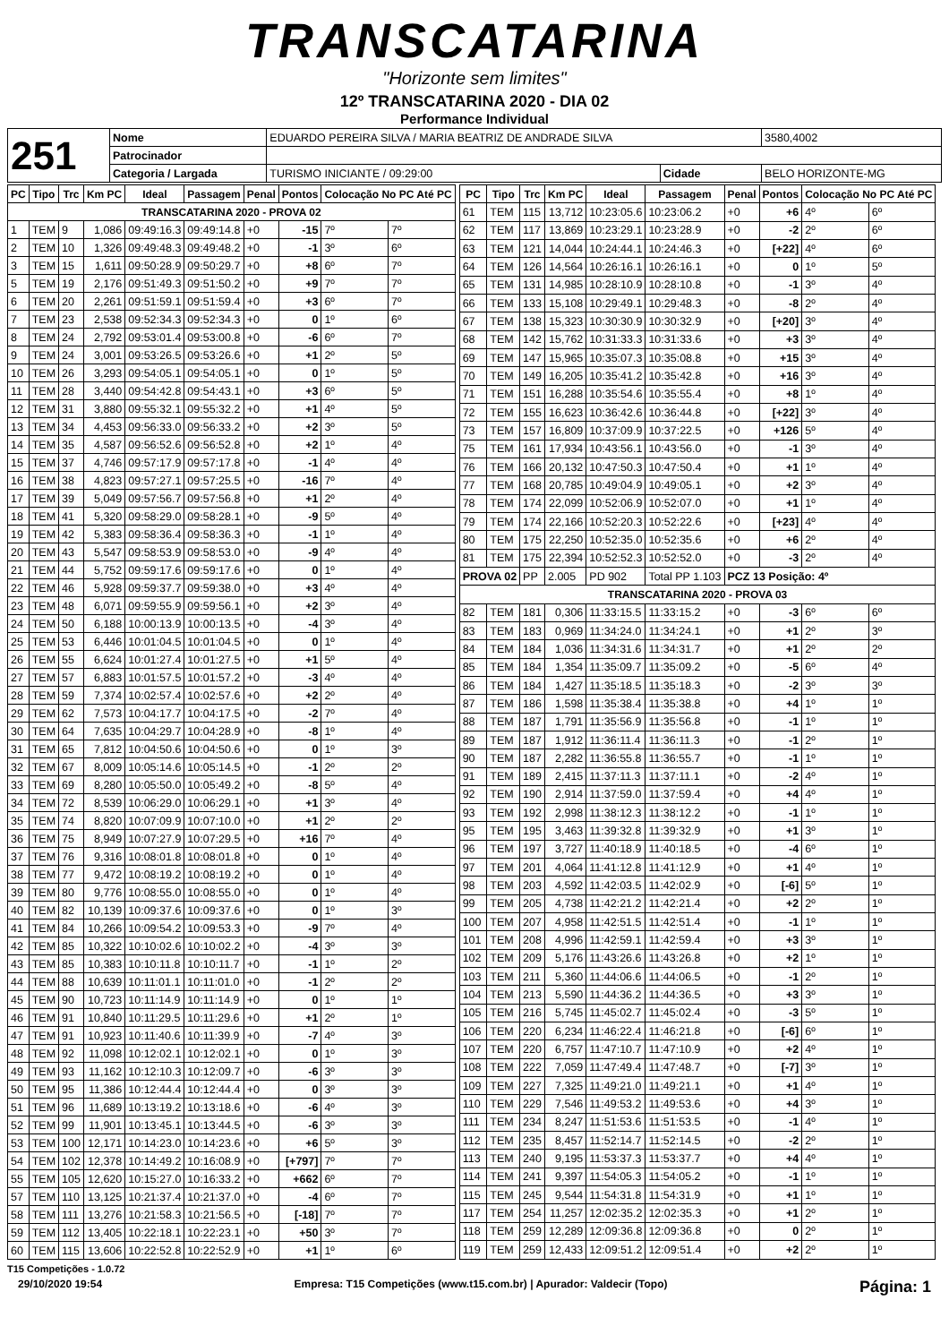TRANSCATARINA
"Horizonte sem limites"
12º TRANSCATARINA 2020 - DIA 02
Performance Individual
| 251 | Nome | EDUARDO PEREIRA SILVA / MARIA BEATRIZ DE ANDRADE SILVA | | | 3580,4002 |
| | Patrocinador | | | | |
| | Categoria / Largada | TURISMO INICIANTE / 09:29:00 | Cidade | BELO HORIZONTE-MG | |
| PC | Tipo | Trc | Km PC | Ideal | Passagem | Penal | Pontos | Colocação No PC Até PC | |
| --- | --- | --- | --- | --- | --- | --- | --- | --- | --- |
| TRANSCATARINA 2020 - PROVA 02 | | | | | | | | | |
| 1 | TEM | 9 | 1,086 | 09:49:16.3 | 09:49:14.8 | +0 | -15 | 7º | 7º |
| 2 | TEM | 10 | 1,326 | 09:49:48.3 | 09:49:48.2 | +0 | -1 | 3º | 6º |
| 3 | TEM | 15 | 1,611 | 09:50:28.9 | 09:50:29.7 | +0 | +8 | 6º | 7º |
| 5 | TEM | 19 | 2,176 | 09:51:49.3 | 09:51:50.2 | +0 | +9 | 7º | 7º |
| 6 | TEM | 20 | 2,261 | 09:51:59.1 | 09:51:59.4 | +0 | +3 | 6º | 7º |
| 7 | TEM | 23 | 2,538 | 09:52:34.3 | 09:52:34.3 | +0 | 0 | 1º | 6º |
| 8 | TEM | 24 | 2,792 | 09:53:01.4 | 09:53:00.8 | +0 | -6 | 6º | 7º |
| 9 | TEM | 24 | 3,001 | 09:53:26.5 | 09:53:26.6 | +0 | +1 | 2º | 5º |
| 10 | TEM | 26 | 3,293 | 09:54:05.1 | 09:54:05.1 | +0 | 0 | 1º | 5º |
| 11 | TEM | 28 | 3,440 | 09:54:42.8 | 09:54:43.1 | +0 | +3 | 6º | 5º |
| 12 | TEM | 31 | 3,880 | 09:55:32.1 | 09:55:32.2 | +0 | +1 | 4º | 5º |
| 13 | TEM | 34 | 4,453 | 09:56:33.0 | 09:56:33.2 | +0 | +2 | 3º | 5º |
| 14 | TEM | 35 | 4,587 | 09:56:52.6 | 09:56:52.8 | +0 | +2 | 1º | 4º |
| 15 | TEM | 37 | 4,746 | 09:57:17.9 | 09:57:17.8 | +0 | -1 | 4º | 4º |
| 16 | TEM | 38 | 4,823 | 09:57:27.1 | 09:57:25.5 | +0 | -16 | 7º | 4º |
| 17 | TEM | 39 | 5,049 | 09:57:56.7 | 09:57:56.8 | +0 | +1 | 2º | 4º |
| 18 | TEM | 41 | 5,320 | 09:58:29.0 | 09:58:28.1 | +0 | -9 | 5º | 4º |
| 19 | TEM | 42 | 5,383 | 09:58:36.4 | 09:58:36.3 | +0 | -1 | 1º | 4º |
| 20 | TEM | 43 | 5,547 | 09:58:53.9 | 09:58:53.0 | +0 | -9 | 4º | 4º |
| 21 | TEM | 44 | 5,752 | 09:59:17.6 | 09:59:17.6 | +0 | 0 | 1º | 4º |
| 22 | TEM | 46 | 5,928 | 09:59:37.7 | 09:59:38.0 | +0 | +3 | 4º | 4º |
| 23 | TEM | 48 | 6,071 | 09:59:55.9 | 09:59:56.1 | +0 | +2 | 3º | 4º |
| 24 | TEM | 50 | 6,188 | 10:00:13.9 | 10:00:13.5 | +0 | -4 | 3º | 4º |
| 25 | TEM | 53 | 6,446 | 10:01:04.5 | 10:01:04.5 | +0 | 0 | 1º | 4º |
| 26 | TEM | 55 | 6,624 | 10:01:27.4 | 10:01:27.5 | +0 | +1 | 5º | 4º |
| 27 | TEM | 57 | 6,883 | 10:01:57.5 | 10:01:57.2 | +0 | -3 | 4º | 4º |
| 28 | TEM | 59 | 7,374 | 10:02:57.4 | 10:02:57.6 | +0 | +2 | 2º | 4º |
| 29 | TEM | 62 | 7,573 | 10:04:17.7 | 10:04:17.5 | +0 | -2 | 7º | 4º |
| 30 | TEM | 64 | 7,635 | 10:04:29.7 | 10:04:28.9 | +0 | -8 | 1º | 4º |
| 31 | TEM | 65 | 7,812 | 10:04:50.6 | 10:04:50.6 | +0 | 0 | 1º | 3º |
| 32 | TEM | 67 | 8,009 | 10:05:14.6 | 10:05:14.5 | +0 | -1 | 2º | 2º |
| 33 | TEM | 69 | 8,280 | 10:05:50.0 | 10:05:49.2 | +0 | -8 | 5º | 4º |
| 34 | TEM | 72 | 8,539 | 10:06:29.0 | 10:06:29.1 | +0 | +1 | 3º | 4º |
| 35 | TEM | 74 | 8,820 | 10:07:09.9 | 10:07:10.0 | +0 | +1 | 2º | 2º |
| 36 | TEM | 75 | 8,949 | 10:07:27.9 | 10:07:29.5 | +0 | +16 | 7º | 4º |
| 37 | TEM | 76 | 9,316 | 10:08:01.8 | 10:08:01.8 | +0 | 0 | 1º | 4º |
| 38 | TEM | 77 | 9,472 | 10:08:19.2 | 10:08:19.2 | +0 | 0 | 1º | 4º |
| 39 | TEM | 80 | 9,776 | 10:08:55.0 | 10:08:55.0 | +0 | 0 | 1º | 4º |
| 40 | TEM | 82 | 10,139 | 10:09:37.6 | 10:09:37.6 | +0 | 0 | 1º | 3º |
| 41 | TEM | 84 | 10,266 | 10:09:54.2 | 10:09:53.3 | +0 | -9 | 7º | 4º |
| 42 | TEM | 85 | 10,322 | 10:10:02.6 | 10:10:02.2 | +0 | -4 | 3º | 3º |
| 43 | TEM | 85 | 10,383 | 10:10:11.8 | 10:10:11.7 | +0 | -1 | 1º | 2º |
| 44 | TEM | 88 | 10,639 | 10:11:01.1 | 10:11:01.0 | +0 | -1 | 2º | 2º |
| 45 | TEM | 90 | 10,723 | 10:11:14.9 | 10:11:14.9 | +0 | 0 | 1º | 1º |
| 46 | TEM | 91 | 10,840 | 10:11:29.5 | 10:11:29.6 | +0 | +1 | 2º | 1º |
| 47 | TEM | 91 | 10,923 | 10:11:40.6 | 10:11:39.9 | +0 | -7 | 4º | 3º |
| 48 | TEM | 92 | 11,098 | 10:12:02.1 | 10:12:02.1 | +0 | 0 | 1º | 3º |
| 49 | TEM | 93 | 11,162 | 10:12:10.3 | 10:12:09.7 | +0 | -6 | 3º | 3º |
| 50 | TEM | 95 | 11,386 | 10:12:44.4 | 10:12:44.4 | +0 | 0 | 3º | 3º |
| 51 | TEM | 96 | 11,689 | 10:13:19.2 | 10:13:18.6 | +0 | -6 | 4º | 3º |
| 52 | TEM | 99 | 11,901 | 10:13:45.1 | 10:13:44.5 | +0 | -6 | 3º | 3º |
| 53 | TEM | 100 | 12,171 | 10:14:23.0 | 10:14:23.6 | +0 | +6 | 5º | 3º |
| 54 | TEM | 102 | 12,378 | 10:14:49.2 | 10:16:08.9 | +0 | [+797] | 7º | 7º |
| 55 | TEM | 105 | 12,620 | 10:15:27.0 | 10:16:33.2 | +0 | +662 | 6º | 7º |
| 57 | TEM | 110 | 13,125 | 10:21:37.4 | 10:21:37.0 | +0 | -4 | 6º | 7º |
| 58 | TEM | 111 | 13,276 | 10:21:58.3 | 10:21:56.5 | +0 | [-18] | 7º | 7º |
| 59 | TEM | 112 | 13,405 | 10:22:18.1 | 10:22:23.1 | +0 | +50 | 3º | 7º |
| 60 | TEM | 115 | 13,606 | 10:22:52.8 | 10:22:52.9 | +0 | +1 | 1º | 6º |
| PC | Tipo | Trc | Km PC | Ideal | Passagem | Penal | Pontos | Colocação No PC Até PC | |
| --- | --- | --- | --- | --- | --- | --- | --- | --- | --- |
| 61 | TEM | 115 | 13,712 | 10:23:05.6 | 10:23:06.2 | +0 | +6 | 4º | 6º |
| 62 | TEM | 117 | 13,869 | 10:23:29.1 | 10:23:28.9 | +0 | -2 | 2º | 6º |
| 63 | TEM | 121 | 14,044 | 10:24:44.1 | 10:24:46.3 | +0 | [+22] | 4º | 6º |
| 64 | TEM | 126 | 14,564 | 10:26:16.1 | 10:26:16.1 | +0 | 0 | 1º | 5º |
| 65 | TEM | 131 | 14,985 | 10:28:10.9 | 10:28:10.8 | +0 | -1 | 3º | 4º |
| 66 | TEM | 133 | 15,108 | 10:29:49.1 | 10:29:48.3 | +0 | -8 | 2º | 4º |
| 67 | TEM | 138 | 15,323 | 10:30:30.9 | 10:30:32.9 | +0 | [+20] | 3º | 4º |
| 68 | TEM | 142 | 15,762 | 10:31:33.3 | 10:31:33.6 | +0 | +3 | 3º | 4º |
| 69 | TEM | 147 | 15,965 | 10:35:07.3 | 10:35:08.8 | +0 | +15 | 3º | 4º |
| 70 | TEM | 149 | 16,205 | 10:35:41.2 | 10:35:42.8 | +0 | +16 | 3º | 4º |
| 71 | TEM | 151 | 16,288 | 10:35:54.6 | 10:35:55.4 | +0 | +8 | 1º | 4º |
| 72 | TEM | 155 | 16,623 | 10:36:42.6 | 10:36:44.8 | +0 | [+22] | 3º | 4º |
| 73 | TEM | 157 | 16,809 | 10:37:09.9 | 10:37:22.5 | +0 | +126 | 5º | 4º |
| 75 | TEM | 161 | 17,934 | 10:43:56.1 | 10:43:56.0 | +0 | -1 | 3º | 4º |
| 76 | TEM | 166 | 20,132 | 10:47:50.3 | 10:47:50.4 | +0 | +1 | 1º | 4º |
| 77 | TEM | 168 | 20,785 | 10:49:04.9 | 10:49:05.1 | +0 | +2 | 3º | 4º |
| 78 | TEM | 174 | 22,099 | 10:52:06.9 | 10:52:07.0 | +0 | +1 | 1º | 4º |
| 79 | TEM | 174 | 22,166 | 10:52:20.3 | 10:52:22.6 | +0 | [+23] | 4º | 4º |
| 80 | TEM | 175 | 22,250 | 10:52:35.0 | 10:52:35.6 | +0 | +6 | 2º | 4º |
| 81 | TEM | 175 | 22,394 | 10:52:52.3 | 10:52:52.0 | +0 | -3 | 2º | 4º |
| PROVA 02 | | PP | 2.005 | PD 902 | Total PP 1.103 | PCZ 13 Posição: 4º | | | |
| TRANSCATARINA 2020 - PROVA 03 | | | | | | | | | |
| 82 | TEM | 181 | 0,306 | 11:33:15.5 | 11:33:15.2 | +0 | -3 | 6º | 6º |
| 83 | TEM | 183 | 0,969 | 11:34:24.0 | 11:34:24.1 | +0 | +1 | 2º | 3º |
| 84 | TEM | 184 | 1,036 | 11:34:31.6 | 11:34:31.7 | +0 | +1 | 2º | 2º |
| 85 | TEM | 184 | 1,354 | 11:35:09.7 | 11:35:09.2 | +0 | -5 | 6º | 4º |
| 86 | TEM | 184 | 1,427 | 11:35:18.5 | 11:35:18.3 | +0 | -2 | 3º | 3º |
| 87 | TEM | 186 | 1,598 | 11:35:38.4 | 11:35:38.8 | +0 | +4 | 1º | 1º |
| 88 | TEM | 187 | 1,791 | 11:35:56.9 | 11:35:56.8 | +0 | -1 | 1º | 1º |
| 89 | TEM | 187 | 1,912 | 11:36:11.4 | 11:36:11.3 | +0 | -1 | 2º | 1º |
| 90 | TEM | 187 | 2,282 | 11:36:55.8 | 11:36:55.7 | +0 | -1 | 1º | 1º |
| 91 | TEM | 189 | 2,415 | 11:37:11.3 | 11:37:11.1 | +0 | -2 | 4º | 1º |
| 92 | TEM | 190 | 2,914 | 11:37:59.0 | 11:37:59.4 | +0 | +4 | 4º | 1º |
| 93 | TEM | 192 | 2,998 | 11:38:12.3 | 11:38:12.2 | +0 | -1 | 1º | 1º |
| 95 | TEM | 195 | 3,463 | 11:39:32.8 | 11:39:32.9 | +0 | +1 | 3º | 1º |
| 96 | TEM | 197 | 3,727 | 11:40:18.9 | 11:40:18.5 | +0 | -4 | 6º | 1º |
| 97 | TEM | 201 | 4,064 | 11:41:12.8 | 11:41:12.9 | +0 | +1 | 4º | 1º |
| 98 | TEM | 203 | 4,592 | 11:42:03.5 | 11:42:02.9 | +0 | [-6] | 5º | 1º |
| 99 | TEM | 205 | 4,738 | 11:42:21.2 | 11:42:21.4 | +0 | +2 | 2º | 1º |
| 100 | TEM | 207 | 4,958 | 11:42:51.5 | 11:42:51.4 | +0 | -1 | 1º | 1º |
| 101 | TEM | 208 | 4,996 | 11:42:59.1 | 11:42:59.4 | +0 | +3 | 3º | 1º |
| 102 | TEM | 209 | 5,176 | 11:43:26.6 | 11:43:26.8 | +0 | +2 | 1º | 1º |
| 103 | TEM | 211 | 5,360 | 11:44:06.6 | 11:44:06.5 | +0 | -1 | 2º | 1º |
| 104 | TEM | 213 | 5,590 | 11:44:36.2 | 11:44:36.5 | +0 | +3 | 3º | 1º |
| 105 | TEM | 216 | 5,745 | 11:45:02.7 | 11:45:02.4 | +0 | -3 | 5º | 1º |
| 106 | TEM | 220 | 6,234 | 11:46:22.4 | 11:46:21.8 | +0 | [-6] | 6º | 1º |
| 107 | TEM | 220 | 6,757 | 11:47:10.7 | 11:47:10.9 | +0 | +2 | 4º | 1º |
| 108 | TEM | 222 | 7,059 | 11:47:49.4 | 11:47:48.7 | +0 | [-7] | 3º | 1º |
| 109 | TEM | 227 | 7,325 | 11:49:21.0 | 11:49:21.1 | +0 | +1 | 4º | 1º |
| 110 | TEM | 229 | 7,546 | 11:49:53.2 | 11:49:53.6 | +0 | +4 | 3º | 1º |
| 111 | TEM | 234 | 8,247 | 11:51:53.6 | 11:51:53.5 | +0 | -1 | 4º | 1º |
| 112 | TEM | 235 | 8,457 | 11:52:14.7 | 11:52:14.5 | +0 | -2 | 2º | 1º |
| 113 | TEM | 240 | 9,195 | 11:53:37.3 | 11:53:37.7 | +0 | +4 | 4º | 1º |
| 114 | TEM | 241 | 9,397 | 11:54:05.3 | 11:54:05.2 | +0 | -1 | 1º | 1º |
| 115 | TEM | 245 | 9,544 | 11:54:31.8 | 11:54:31.9 | +0 | +1 | 1º | 1º |
| 117 | TEM | 254 | 11,257 | 12:02:35.2 | 12:02:35.3 | +0 | +1 | 2º | 1º |
| 118 | TEM | 259 | 12,289 | 12:09:36.8 | 12:09:36.8 | +0 | 0 | 2º | 1º |
| 119 | TEM | 259 | 12,433 | 12:09:51.2 | 12:09:51.4 | +0 | +2 | 2º | 1º |
T15 Competições - 1.0.72
29/10/2020 19:54 Empresa: T15 Competições (www.t15.com.br) | Apurador: Valdecir (Topo) Página: 1